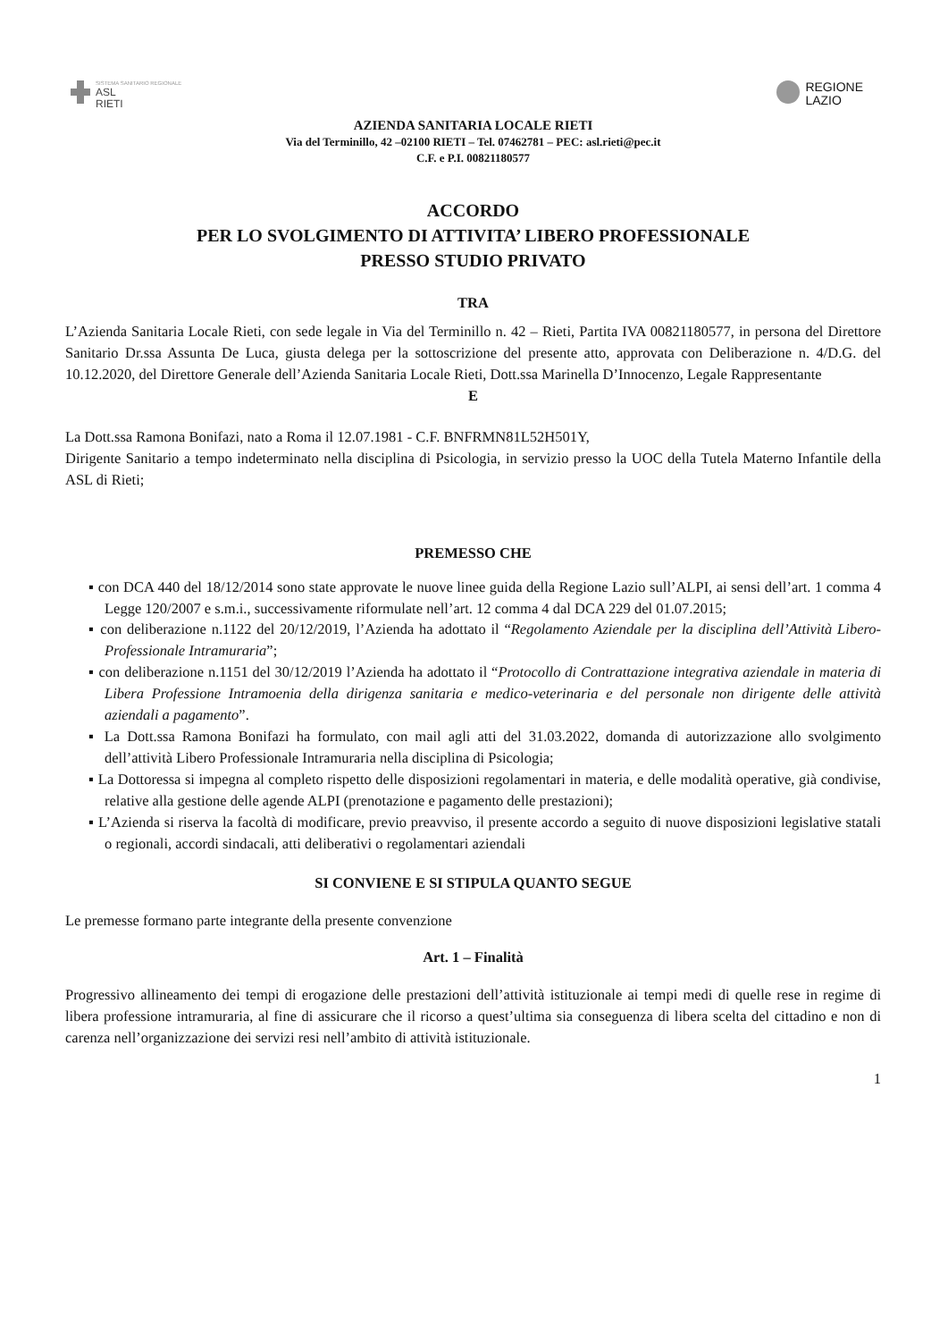SISTEMA SANITARIO REGIONALE
ASL
RIETI
REGIONE
LAZIO
AZIENDA SANITARIA LOCALE RIETI
Via del Terminillo, 42 –02100 RIETI – Tel. 07462781 – PEC: asl.rieti@pec.it
C.F. e P.I. 00821180577
ACCORDO
PER LO SVOLGIMENTO DI ATTIVITA’ LIBERO PROFESSIONALE
PRESSO STUDIO PRIVATO
TRA
L’Azienda Sanitaria Locale Rieti, con sede legale in Via del Terminillo n. 42 – Rieti, Partita IVA 00821180577, in persona del Direttore Sanitario Dr.ssa Assunta De Luca, giusta delega per la sottoscrizione del presente atto, approvata con Deliberazione n. 4/D.G. del 10.12.2020, del Direttore Generale dell’Azienda Sanitaria Locale Rieti, Dott.ssa Marinella D’Innocenzo, Legale Rappresentante
E
La Dott.ssa Ramona Bonifazi, nato a Roma il 12.07.1981 - C.F. BNFRMN81L52H501Y,
Dirigente Sanitario a tempo indeterminato nella disciplina di Psicologia, in servizio presso la UOC della Tutela Materno Infantile della ASL di Rieti;
PREMESSO CHE
▪ con DCA 440 del 18/12/2014 sono state approvate le nuove linee guida della Regione Lazio sull’ALPI, ai sensi dell’art. 1 comma 4 Legge 120/2007 e s.m.i., successivamente riformulate nell’art. 12 comma 4 dal DCA 229 del 01.07.2015;
▪ con deliberazione n.1122 del 20/12/2019, l’Azienda ha adottato il “Regolamento Aziendale per la disciplina dell’Attività Libero-Professionale Intramuraria”;
▪ con deliberazione n.1151 del 30/12/2019 l’Azienda ha adottato il “Protocollo di Contrattazione integrativa aziendale in materia di Libera Professione Intramoenia della dirigenza sanitaria e medico-veterinaria e del personale non dirigente delle attività aziendali a pagamento”.
▪ La Dott.ssa Ramona Bonifazi ha formulato, con mail agli atti del 31.03.2022, domanda di autorizzazione allo svolgimento dell’attività Libero Professionale Intramuraria nella disciplina di Psicologia;
▪ La Dottoressa si impegna al completo rispetto delle disposizioni regolamentari in materia, e delle modalità operative, già condivise, relative alla gestione delle agende ALPI (prenotazione e pagamento delle prestazioni);
▪ L’Azienda si riserva la facoltà di modificare, previo preavviso, il presente accordo a seguito di nuove disposizioni legislative statali o regionali, accordi sindacali, atti deliberativi o regolamentari aziendali
SI CONVIENE E SI STIPULA QUANTO SEGUE
Le premesse formano parte integrante della presente convenzione
Art. 1 – Finalità
Progressivo allineamento dei tempi di erogazione delle prestazioni dell’attività istituzionale ai tempi medi di quelle rese in regime di libera professione intramuraria, al fine di assicurare che il ricorso a quest’ultima sia conseguenza di libera scelta del cittadino e non di carenza nell’organizzazione dei servizi resi nell’ambito di attività istituzionale.
1